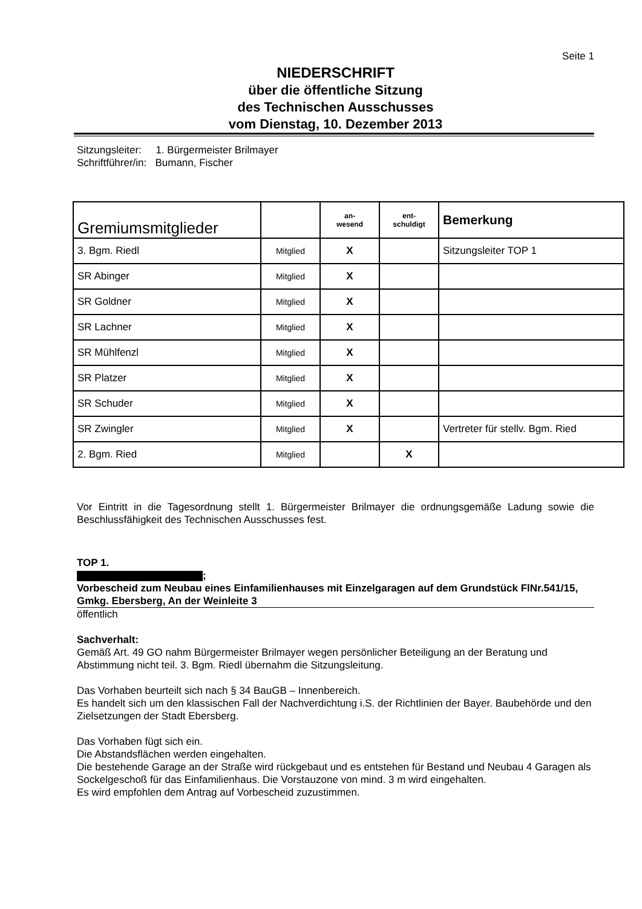Seite 1
NIEDERSCHRIFT
über die öffentliche Sitzung
des Technischen Ausschusses
vom Dienstag, 10. Dezember 2013
Sitzungsleiter: 1. Bürgermeister Brilmayer
Schriftführer/in: Bumann, Fischer
| Gremiumsmitglieder | | an- wesend | ent- schuldigt | Bemerkung |
| 3. Bgm. Riedl | Mitglied | X | | Sitzungsleiter TOP 1 |
| SR Abinger | Mitglied | X | | |
| SR Goldner | Mitglied | X | | |
| SR Lachner | Mitglied | X | | |
| SR Mühlfenzl | Mitglied | X | | |
| SR Platzer | Mitglied | X | | |
| SR Schuder | Mitglied | X | | |
| SR Zwingler | Mitglied | X | | Vertreter für stellv. Bgm. Ried |
| 2. Bgm. Ried | Mitglied | | X | |
Vor Eintritt in die Tagesordnung stellt 1. Bürgermeister Brilmayer die ordnungsgemäße Ladung sowie die Beschlussfähigkeit des Technischen Ausschusses fest.
TOP 1.
;
Vorbescheid zum Neubau eines Einfamilienhauses mit Einzelgaragen auf dem Grundstück FlNr.541/15, Gmkg. Ebersberg, An der Weinleite 3
öffentlich
Sachverhalt:
Gemäß Art. 49 GO nahm Bürgermeister Brilmayer wegen persönlicher Beteiligung an der Beratung und Abstimmung nicht teil. 3. Bgm. Riedl übernahm die Sitzungsleitung.
Das Vorhaben beurteilt sich nach § 34 BauGB – Innenbereich.
Es handelt sich um den klassischen Fall der Nachverdichtung i.S. der Richtlinien der Bayer. Baubehörde und den Zielsetzungen der Stadt Ebersberg.
Das Vorhaben fügt sich ein.
Die Abstandsflächen werden eingehalten.
Die bestehende Garage an der Straße wird rückgebaut und es entstehen für Bestand und Neubau 4 Garagen als Sockelgeschoß für das Einfamilienhaus. Die Vorstauzone von mind. 3 m wird eingehalten.
Es wird empfohlen dem Antrag auf Vorbescheid zuzustimmen.